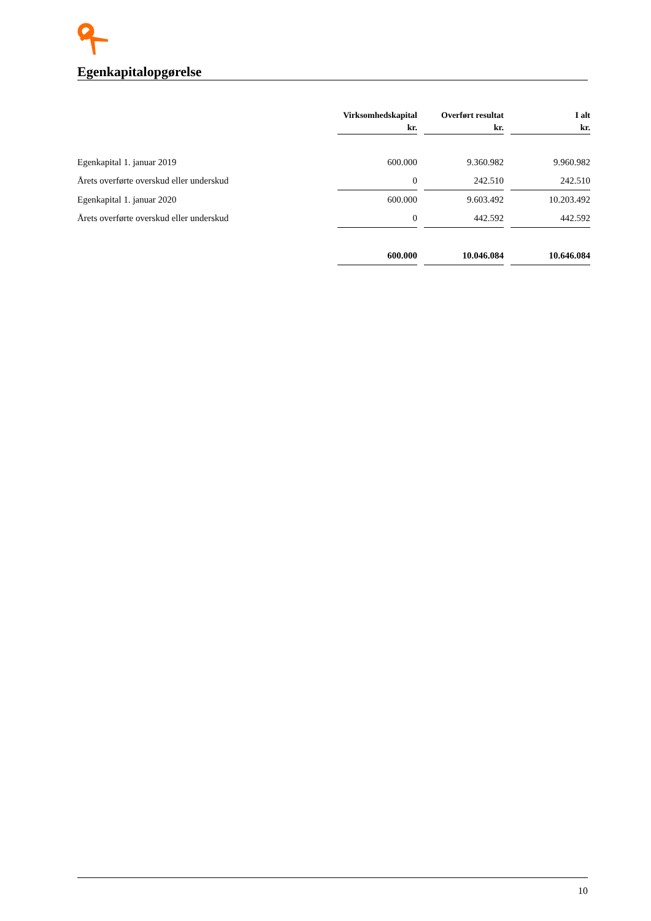Egenkapitalopgørelse
| | Virksomhedskapital | | Overført resultat | | I alt |
| --- | --- | --- | --- | --- | --- |
| | kr. | | kr. | | kr. |
| Egenkapital 1. januar 2019 | 600.000 | | 9.360.982 | | 9.960.982 |
| Årets overførte overskud eller underskud | 0 | | 242.510 | | 242.510 |
| Egenkapital 1. januar 2020 | 600.000 | | 9.603.492 | | 10.203.492 |
| Årets overførte overskud eller underskud | 0 | | 442.592 | | 442.592 |
| | 600.000 | | 10.046.084 | | 10.646.084 |
10